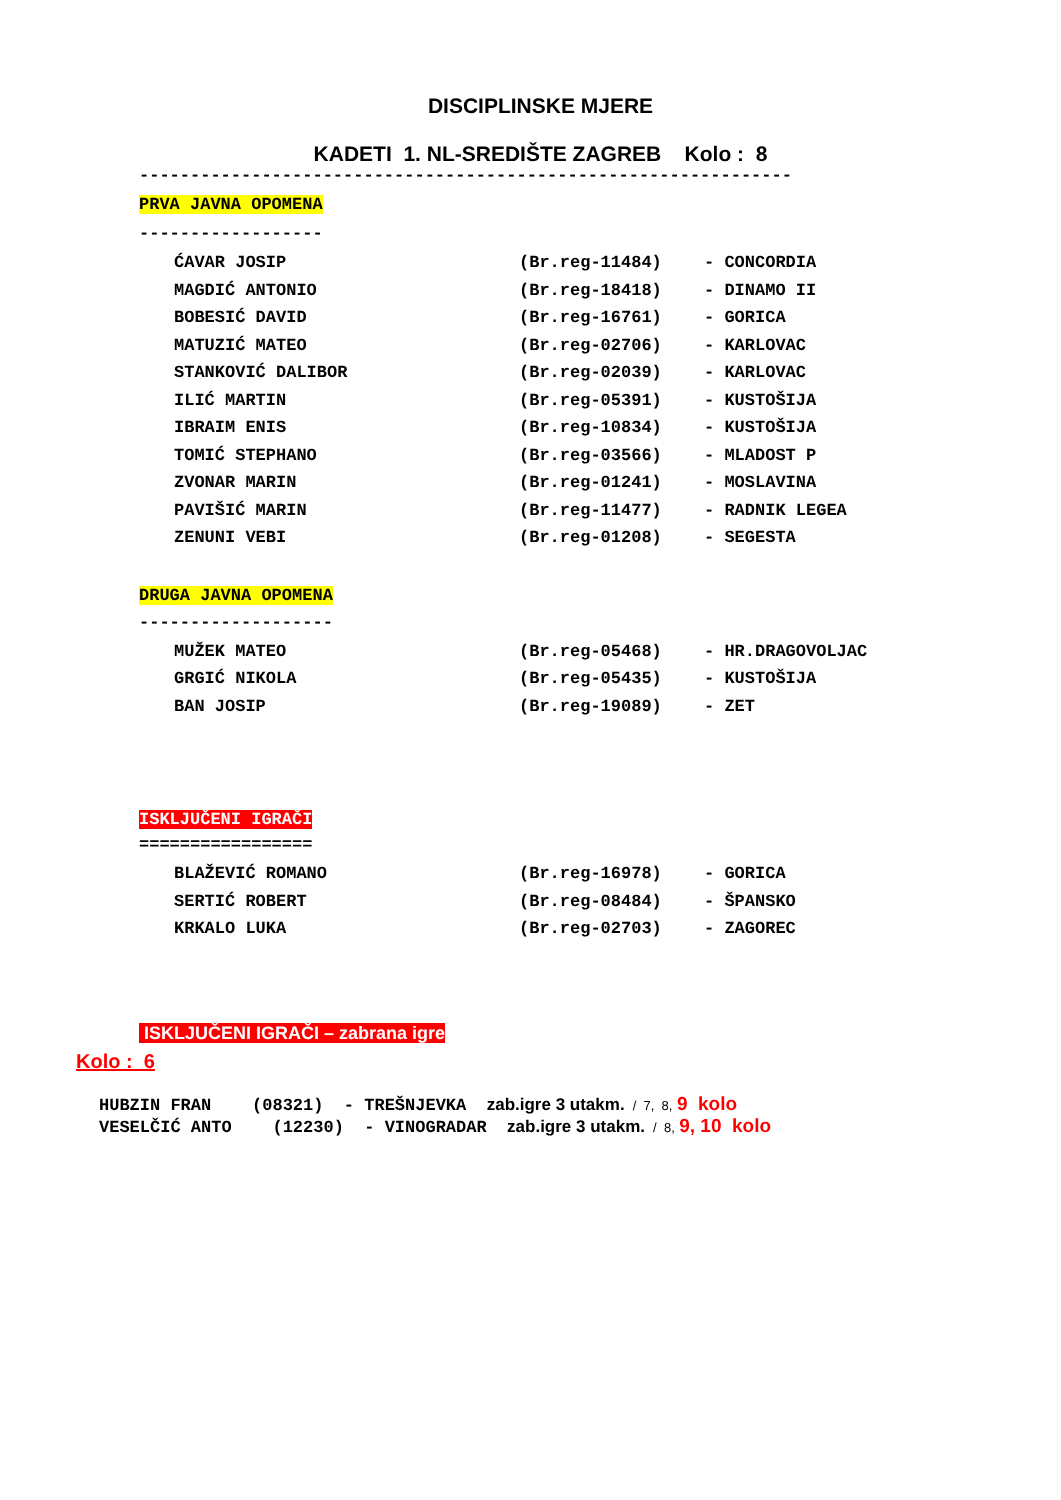DISCIPLINSKE MJERE
KADETI 1. NL-SREDIŠTE ZAGREB Kolo : 8
----------------------------------------------------------------
PRVA JAVNA OPOMENA
------------------
| ĆAVAR JOSIP | (Br.reg-11484) | - CONCORDIA |
| MAGDIĆ ANTONIO | (Br.reg-18418) | - DINAMO II |
| BOBESIĆ DAVID | (Br.reg-16761) | - GORICA |
| MATUZIĆ MATEO | (Br.reg-02706) | - KARLOVAC |
| STANKOVIĆ DALIBOR | (Br.reg-02039) | - KARLOVAC |
| ILIĆ MARTIN | (Br.reg-05391) | - KUSTOŠIJA |
| IBRAIM ENIS | (Br.reg-10834) | - KUSTOŠIJA |
| TOMIĆ STEPHANO | (Br.reg-03566) | - MLADOST P |
| ZVONAR MARIN | (Br.reg-01241) | - MOSLAVINA |
| PAVIŠIĆ MARIN | (Br.reg-11477) | - RADNIK LEGEA |
| ZENUNI VEBI | (Br.reg-01208) | - SEGESTA |
DRUGA JAVNA OPOMENA
-------------------
| MUŽEK MATEO | (Br.reg-05468) | - HR.DRAGOVOLJAC |
| GRGIĆ NIKOLA | (Br.reg-05435) | - KUSTOŠIJA |
| BAN JOSIP | (Br.reg-19089) | - ZET |
ISKLJUČENI IGRAČI
=================
| BLAŽEVIĆ ROMANO | (Br.reg-16978) | - GORICA |
| SERTIĆ ROBERT | (Br.reg-08484) | - ŠPANSKO |
| KRKALO LUKA | (Br.reg-02703) | - ZAGOREC |
ISKLJUČENI IGRAČI – zabrana igre
Kolo : 6
HUBZIN FRAN (08321) - TREŠNJEVKA zab.igre 3 utakm. / 7, 8, 9 kolo
VESELČIĆ ANTO (12230) - VINOGRADAR zab.igre 3 utakm. / 8, 9, 10 kolo